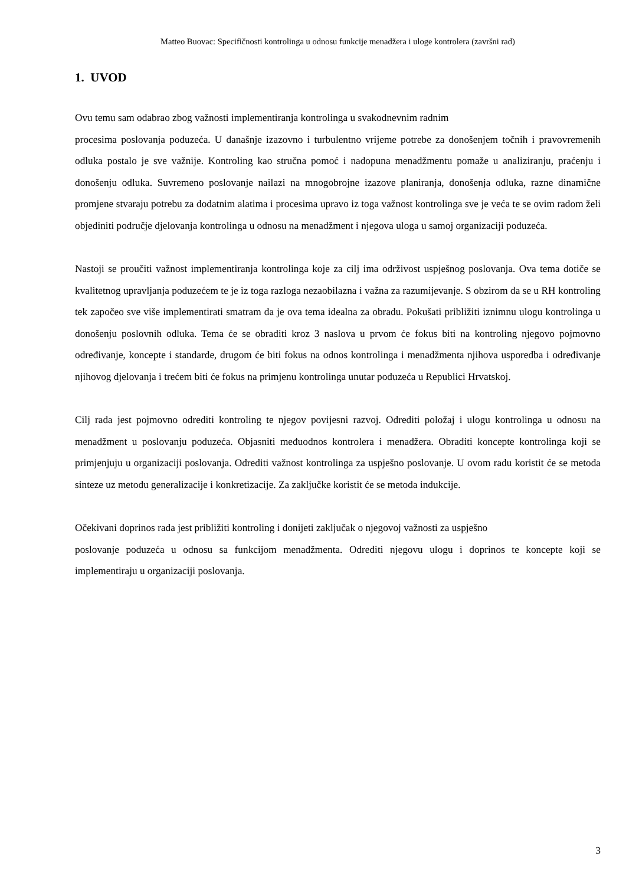Matteo Buovac: Specifičnosti kontrolinga u odnosu funkcije menadžera i uloge kontrolera (završni rad)
1. UVOD
Ovu temu sam odabrao zbog važnosti implementiranja kontrolinga u svakodnevnim radnim
procesima poslovanja poduzeća. U današnje izazovno i turbulentno vrijeme potrebe za donošenjem točnih i pravovremenih odluka postalo je sve važnije. Kontroling kao stručna pomoć i nadopuna menadžmentu pomaže u analiziranju, praćenju i donošenju odluka. Suvremeno poslovanje nailazi na mnogobrojne izazove planiranja, donošenja odluka, razne dinamične promjene stvaraju potrebu za dodatnim alatima i procesima upravo iz toga važnost kontrolinga sve je veća te se ovim radom želi objediniti područje djelovanja kontrolinga u odnosu na menadžment i njegova uloga u samoj organizaciji poduzeća.
Nastoji se proučiti važnost implementiranja kontrolinga koje za cilj ima održivost uspješnog poslovanja. Ova tema dotiče se kvalitetnog upravljanja poduzećem te je iz toga razloga nezaobilazna i važna za razumijevanje. S obzirom da se u RH kontroling tek započeo sve više implementirati smatram da je ova tema idealna za obradu. Pokušati približiti iznimnu ulogu kontrolinga u donošenju poslovnih odluka. Tema će se obraditi kroz 3 naslova u prvom će fokus biti na kontroling njegovo pojmovno određivanje, koncepte i standarde, drugom će biti fokus na odnos kontrolinga i menadžmenta njihova usporedba i određivanje njihovog djelovanja i trećem biti će fokus na primjenu kontrolinga unutar poduzeća u Republici Hrvatskoj.
Cilj rada jest pojmovno odrediti kontroling te njegov povijesni razvoj. Odrediti položaj i ulogu kontrolinga u odnosu na menadžment u poslovanju poduzeća. Objasniti međuodnos kontrolera i menadžera. Obraditi koncepte kontrolinga koji se primjenjuju u organizaciji poslovanja. Odrediti važnost kontrolinga za uspješno poslovanje. U ovom radu koristit će se metoda sinteze uz metodu generalizacije i konkretizacije. Za zaključke koristit će se metoda indukcije.
Očekivani doprinos rada jest približiti kontroling i donijeti zaključak o njegovoj važnosti za uspješno
poslovanje poduzeća u odnosu sa funkcijom menadžmenta. Odrediti njegovu ulogu i doprinos te koncepte koji se implementiraju u organizaciji poslovanja.
3